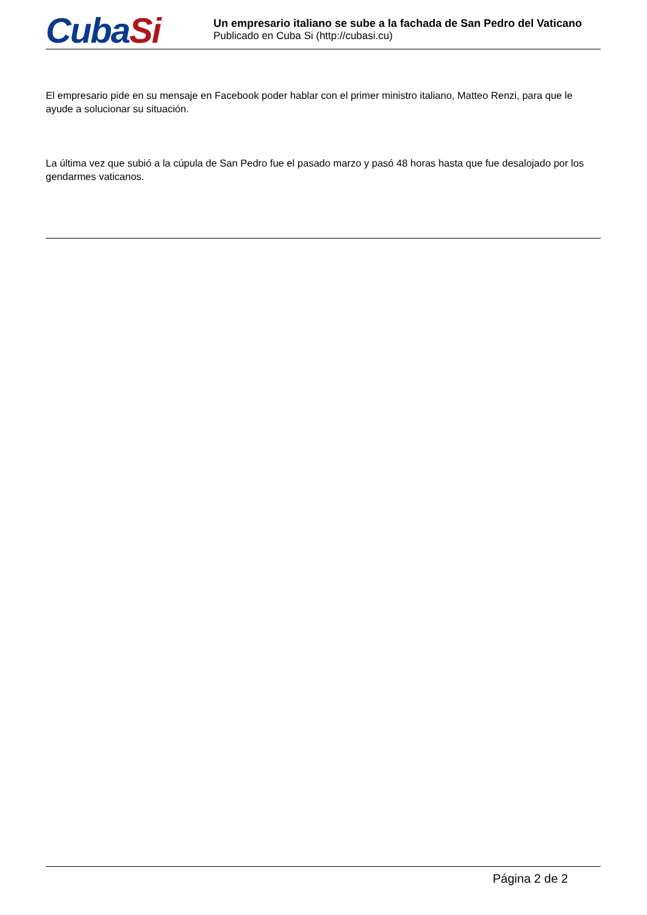CubaSi
Un empresario italiano se sube a la fachada de San Pedro del Vaticano
Publicado en Cuba Si (http://cubasi.cu)
El empresario pide en su mensaje en Facebook poder hablar con el primer ministro italiano, Matteo Renzi, para que le ayude a solucionar su situación.
La última vez que subió a la cúpula de San Pedro fue el pasado marzo y pasó 48 horas hasta que fue desalojado por los gendarmes vaticanos.
Página 2 de 2